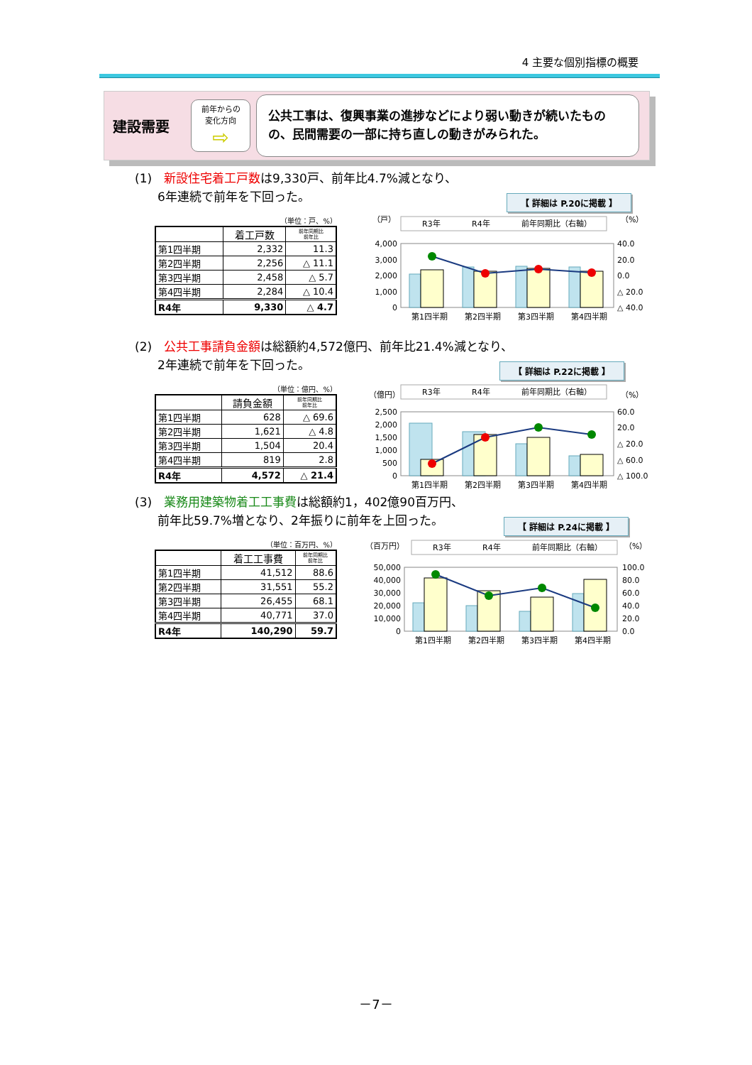4 主要な個別指標の概要
建設需要
前年からの
変化方向
⇨
公共工事は、復興事業の進捗などにより弱い動きが続いたものの、民間需要の一部に持ち直しの動きがみられた。
(1)　新設住宅着工戸数は9,330戸、前年比4.7%減となり、
6年連続で前年を下回った。
【 詳細は P.20に掲載 】
（単位：戸、%）
| | 着工戸数 | 前年同期比 前年比 |
| --- | --- | --- |
| 第1四半期 | 2,332 | 11.3 |
| 第2四半期 | 2,256 | △ 11.1 |
| 第3四半期 | 2,458 | △ 5.7 |
| 第4四半期 | 2,284 | △ 10.4 |
| R4年 | 9,330 | △ 4.7 |
（戸）
（%）
R3年
R4年
前年同期比（右軸）
4,000
3,000
2,000
1,000
0
40.0
20.0
0.0
△ 20.0
△ 40.0
第1四半期
第2四半期
第3四半期
第4四半期
(2)　公共工事請負金額は総額約4,572億円、前年比21.4%減となり、
2年連続で前年を下回った。
【 詳細は P.22に掲載 】
（単位：億円、%）
| | 請負金額 | 前年同期比 前年比 |
| --- | --- | --- |
| 第1四半期 | 628 | △ 69.6 |
| 第2四半期 | 1,621 | △ 4.8 |
| 第3四半期 | 1,504 | 20.4 |
| 第4四半期 | 819 | 2.8 |
| R4年 | 4,572 | △ 21.4 |
（億円）
（%）
R3年
R4年
前年同期比（右軸）
2,500
2,000
1,500
1,000
500
0
60.0
20.0
△ 20.0
△ 60.0
△ 100.0
第1四半期
第2四半期
第3四半期
第4四半期
(3)　業務用建築物着工工事費は総額約1，402億90百万円、
前年比59.7%増となり、2年振りに前年を上回った。
【 詳細は P.24に掲載 】
（単位：百万円、%）
| | 着工工事費 | 前年同期比 前年比 |
| --- | --- | --- |
| 第1四半期 | 41,512 | 88.6 |
| 第2四半期 | 31,551 | 55.2 |
| 第3四半期 | 26,455 | 68.1 |
| 第4四半期 | 40,771 | 37.0 |
| R4年 | 140,290 | 59.7 |
（百万円）
（%）
R3年
R4年
前年同期比（右軸）
50,000
40,000
30,000
20,000
10,000
0
100.0
80.0
60.0
40.0
20.0
0.0
第1四半期
第2四半期
第3四半期
第4四半期
－7－